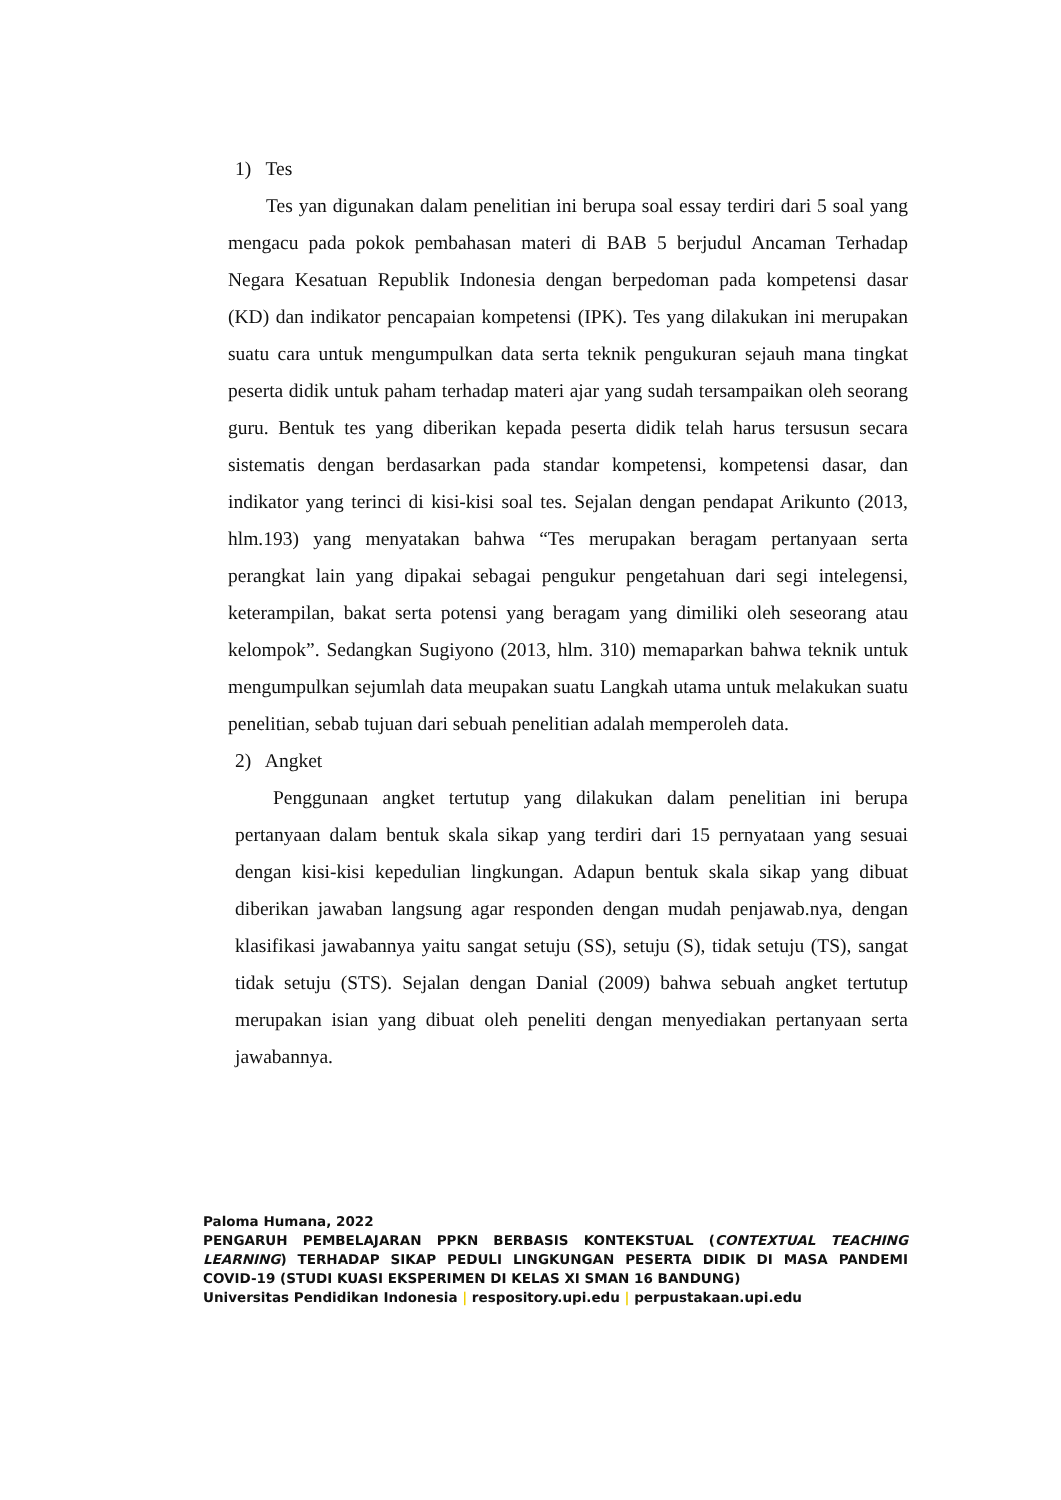1) Tes
Tes yan digunakan dalam penelitian ini berupa soal essay terdiri dari 5 soal yang mengacu pada pokok pembahasan materi di BAB 5 berjudul Ancaman Terhadap Negara Kesatuan Republik Indonesia dengan berpedoman pada kompetensi dasar (KD) dan indikator pencapaian kompetensi (IPK). Tes yang dilakukan ini merupakan suatu cara untuk mengumpulkan data serta teknik pengukuran sejauh mana tingkat peserta didik untuk paham terhadap materi ajar yang sudah tersampaikan oleh seorang guru. Bentuk tes yang diberikan kepada peserta didik telah harus tersusun secara sistematis dengan berdasarkan pada standar kompetensi, kompetensi dasar, dan indikator yang terinci di kisi-kisi soal tes. Sejalan dengan pendapat Arikunto (2013, hlm.193) yang menyatakan bahwa “Tes merupakan beragam pertanyaan serta perangkat lain yang dipakai sebagai pengukur pengetahuan dari segi intelegensi, keterampilan, bakat serta potensi yang beragam yang dimiliki oleh seseorang atau kelompok”. Sedangkan Sugiyono (2013, hlm. 310) memaparkan bahwa teknik untuk mengumpulkan sejumlah data meupakan suatu Langkah utama untuk melakukan suatu penelitian, sebab tujuan dari sebuah penelitian adalah memperoleh data.
2) Angket
Penggunaan angket tertutup yang dilakukan dalam penelitian ini berupa pertanyaan dalam bentuk skala sikap yang terdiri dari 15 pernyataan yang sesuai dengan kisi-kisi kepedulian lingkungan. Adapun bentuk skala sikap yang dibuat diberikan jawaban langsung agar responden dengan mudah penjawab.nya, dengan klasifikasi jawabannya yaitu sangat setuju (SS), setuju (S), tidak setuju (TS), sangat tidak setuju (STS). Sejalan dengan Danial (2009) bahwa sebuah angket tertutup merupakan isian yang dibuat oleh peneliti dengan menyediakan pertanyaan serta jawabannya.
Paloma Humana, 2022
PENGARUH PEMBELAJARAN PPKN BERBASIS KONTEKSTUAL (CONTEXTUAL TEACHING LEARNING) TERHADAP SIKAP PEDULI LINGKUNGAN PESERTA DIDIK DI MASA PANDEMI COVID-19 (STUDI KUASI EKSPERIMEN DI KELAS XI SMAN 16 BANDUNG)
Universitas Pendidikan Indonesia | respository.upi.edu | perpustakaan.upi.edu